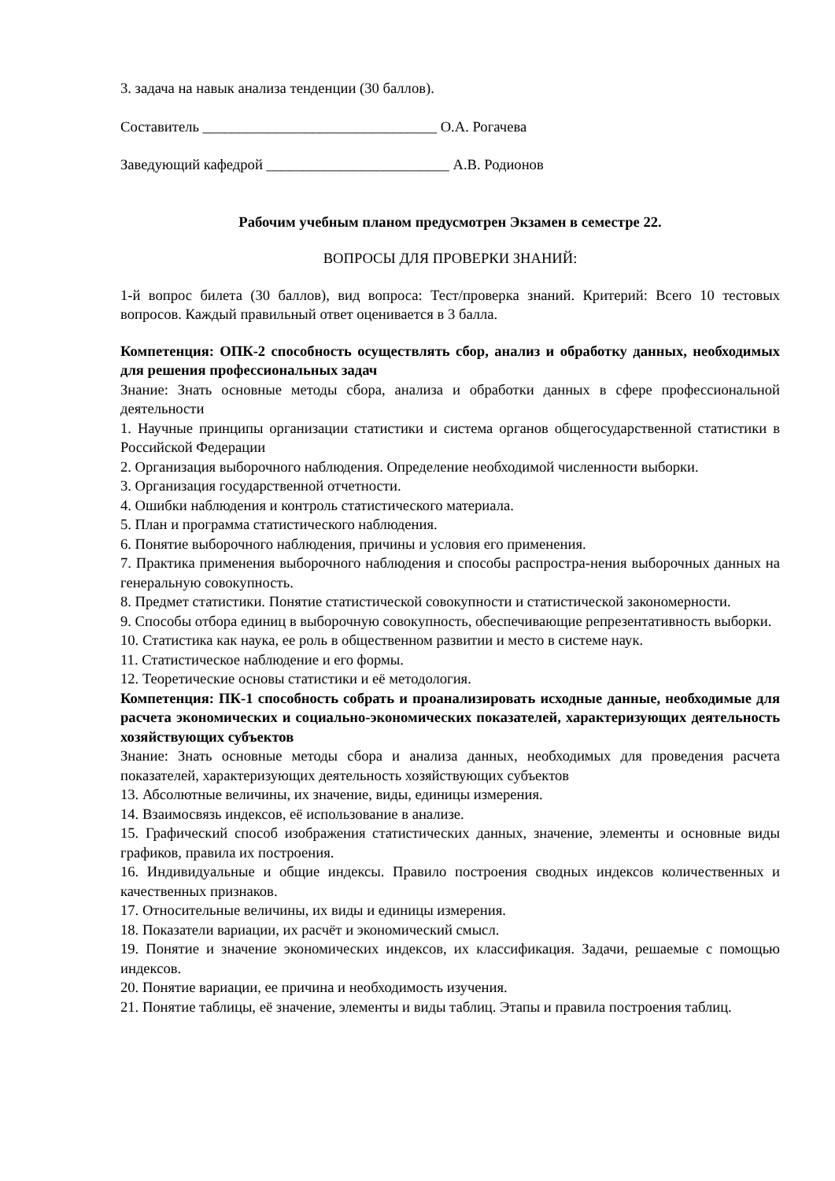3. задача на навык анализа тенденции (30 баллов).
Составитель ________________________________ О.А. Рогачева
Заведующий кафедрой _________________________ А.В. Родионов
Рабочим учебным планом предусмотрен Экзамен в семестре 22.
ВОПРОСЫ ДЛЯ ПРОВЕРКИ ЗНАНИЙ:
1-й вопрос билета (30 баллов), вид вопроса: Тест/проверка знаний. Критерий: Всего 10 тестовых вопросов. Каждый правильный ответ оценивается в 3 балла.
Компетенция: ОПК-2 способность осуществлять сбор, анализ и обработку данных, необходимых для решения профессиональных задач
Знание: Знать основные методы сбора, анализа и обработки данных в сфере профессиональной деятельности
1. Научные принципы организации статистики и система органов общегосударственной статистики в Российской Федерации
2. Организация выборочного наблюдения. Определение необходимой численности выборки.
3. Организация государственной отчетности.
4. Ошибки наблюдения и контроль статистического материала.
5. План и программа статистического наблюдения.
6. Понятие выборочного наблюдения, причины и условия его применения.
7. Практика применения выборочного наблюдения и способы распростра-нения выборочных данных на генеральную совокупность.
8. Предмет статистики. Понятие статистической совокупности и статистической закономерности.
9. Способы отбора единиц в выборочную совокупность, обеспечивающие репрезентативность выборки.
10. Статистика как наука, ее роль в общественном развитии и место в системе наук.
11. Статистическое наблюдение и его формы.
12. Теоретические основы статистики и её методология.
Компетенция: ПК-1 способность собрать и проанализировать исходные данные, необходимые для расчета экономических и социально-экономических показателей, характеризующих деятельность хозяйствующих субъектов
Знание: Знать основные методы сбора и анализа данных, необходимых для проведения расчета показателей, характеризующих деятельность хозяйствующих субъектов
13. Абсолютные величины, их значение, виды, единицы измерения.
14. Взаимосвязь индексов, её использование в анализе.
15. Графический способ изображения статистических данных, значение, элементы и основные виды графиков, правила их построения.
16. Индивидуальные и общие индексы. Правило построения сводных индексов количественных и качественных признаков.
17. Относительные величины, их виды и единицы измерения.
18. Показатели вариации, их расчёт и экономический смысл.
19. Понятие и значение экономических индексов, их классификация. Задачи, решаемые с помощью индексов.
20. Понятие вариации, ее причина и необходимость изучения.
21. Понятие таблицы, её значение, элементы и виды таблиц. Этапы и правила построения таблиц.